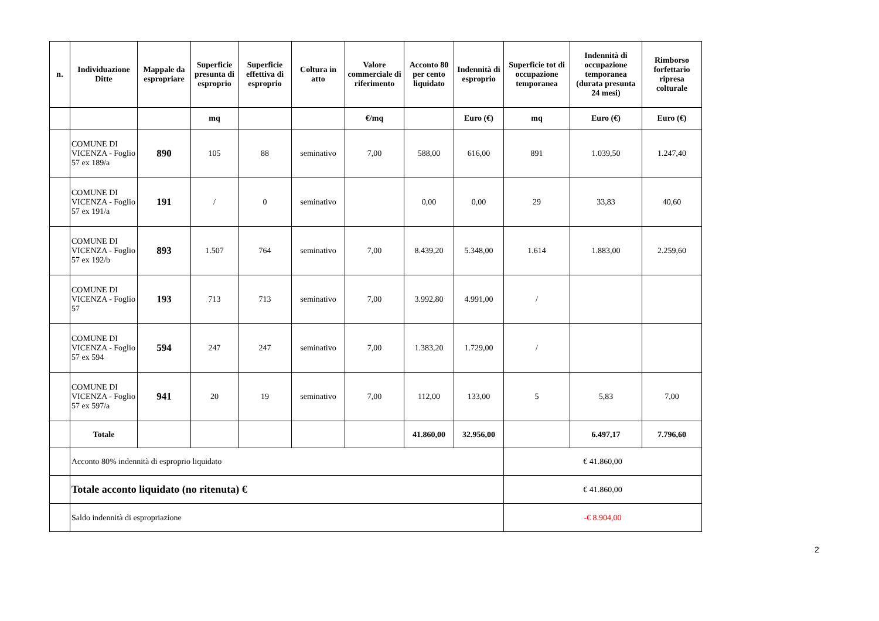| n. | Individuazione Ditte | Mappale da espropriare | Superficie presunta di esproprio | Superficie effettiva di esproprio | Coltura in atto | Valore commerciale di riferimento | Acconto 80 per cento liquidato | Indennità di esproprio | Superficie tot di occupazione temporanea | Indennità di occupazione temporanea (durata presunta 24 mesi) | Rimborso forfettario ripresa colturale |
| --- | --- | --- | --- | --- | --- | --- | --- | --- | --- | --- | --- |
| | | | mq | | | €/mq | | Euro (€) | mq | Euro (€) | Euro (€) |
| | COMUNE DI VICENZA - Foglio 57 ex 189/a | 890 | 105 | 88 | seminativo | 7,00 | 588,00 | 616,00 | 891 | 1.039,50 | 1.247,40 |
| | COMUNE DI VICENZA - Foglio 57 ex 191/a | 191 | / | 0 | seminativo | | 0,00 | 0,00 | 29 | 33,83 | 40,60 |
| | COMUNE DI VICENZA - Foglio 57 ex 192/b | 893 | 1.507 | 764 | seminativo | 7,00 | 8.439,20 | 5.348,00 | 1.614 | 1.883,00 | 2.259,60 |
| | COMUNE DI VICENZA - Foglio 57 | 193 | 713 | 713 | seminativo | 7,00 | 3.992,80 | 4.991,00 | / | | |
| | COMUNE DI VICENZA - Foglio 57 ex 594 | 594 | 247 | 247 | seminativo | 7,00 | 1.383,20 | 1.729,00 | / | | |
| | COMUNE DI VICENZA - Foglio 57 ex 597/a | 941 | 20 | 19 | seminativo | 7,00 | 112,00 | 133,00 | 5 | 5,83 | 7,00 |
| | Totale | | | | | | 41.860,00 | 32.956,00 | | 6.497,17 | 7.796,60 |
| | Acconto 80% indennità di esproprio liquidato | | | | | | | | € 41.860,00 | | |
| | Totale acconto liquidato (no ritenuta) € | | | | | | | | € 41.860,00 | | |
| | Saldo indennità di espropriazione | | | | | | | | -€ 8.904,00 | | |
2